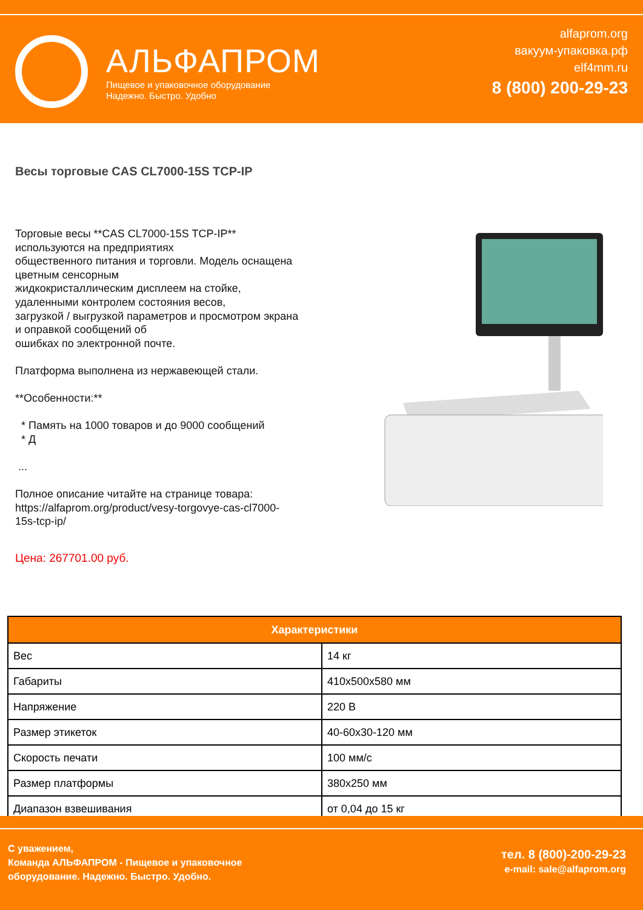АЛЬФАПРОМ
Пищевое и упаковочное оборудование
Надежно. Быстро. Удобно
alfaprom.org
вакуум-упаковка.рф
elf4mm.ru
8 (800) 200-29-23
Весы торговые CAS CL7000-15S TCP-IP
Торговые весы **CAS CL7000-15S TCP-IP**
используются на предприятиях
общественного питания и торговли. Модель оснащена
цветным сенсорным
жидкокристаллическим дисплеем на стойке,
удаленными контролем состояния весов,
загрузкой / выгрузкой параметров и просмотром экрана
и оправкой сообщений об
ошибках по электронной почте.
Платформа выполнена из нержавеющей стали.
**Особенности:**
* Память на 1000 товаров и до 9000 сообщений
* Д
...
Полное описание читайте на странице товара:
https://alfaprom.org/product/vesy-torgovye-cas-cl7000-
15s-tcp-ip/
Цена: 267701.00 руб.
| Характеристики | |
| --- | --- |
| Вес | 14 кг |
| Габариты | 410x500x580 мм |
| Напряжение | 220 В |
| Размер этикеток | 40-60x30-120 мм |
| Скорость печати | 100 мм/с |
| Размер платформы | 380x250 мм |
| Диапазон взвешивания | от 0,04 до 15 кг |
С уважением,
Команда АЛЬФАПРОМ - Пищевое и упаковочное
оборудование. Надежно. Быстро. Удобно.
тел. 8 (800)-200-29-23
e-mail: sale@alfaprom.org